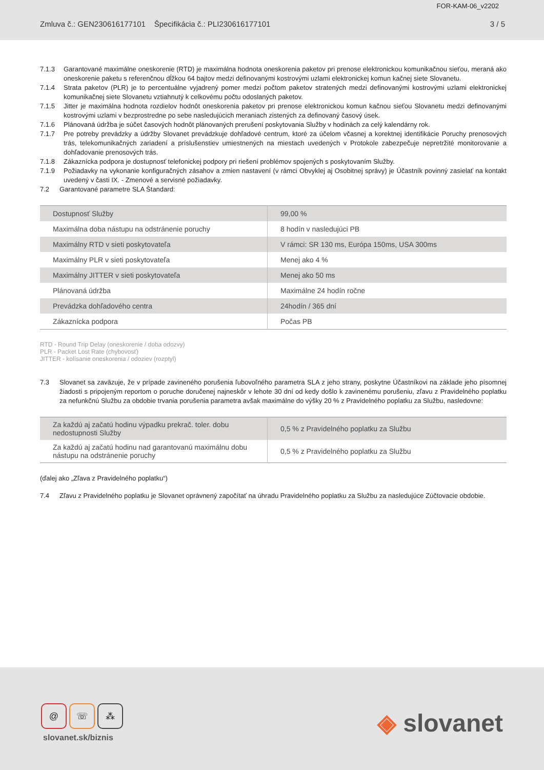FOR-KAM-06_v2202
Zmluva č.: GEN230616177101 Špecifikácia č.: PLI230616177101 3 / 5
7.1.3 Garantované maximálne oneskorenie (RTD) je maximálna hodnota oneskorenia paketov pri prenose elektronickou komunikačnou sieťou, meraná ako oneskorenie paketu s referenčnou dĺžkou 64 bajtov medzi definovanými kostrovými uzlami elektronickej komun kačnej siete Slovanetu.
7.1.4 Strata paketov (PLR) je to percentuálne vyjadrený pomer medzi počtom paketov stratených medzi definovanými kostrovými uzlami elektronickej komunikačnej siete Slovanetu vztiahnutý k celkovému počtu odoslaných paketov.
7.1.5 Jitter je maximálna hodnota rozdielov hodnôt oneskorenia paketov pri prenose elektronickou komun kačnou sieťou Slovanetu medzi definovanými kostrovými uzlami v bezprostredne po sebe nasledujúcich meraniach zistených za definovaný časový úsek.
7.1.6 Plánovaná údržba je súčet časových hodnôt plánovaných prerušení poskytovania Služby v hodinách za celý kalendárny rok.
7.1.7 Pre potreby prevádzky a údržby Slovanet prevádzkuje dohľadové centrum, ktoré za účelom včasnej a korektnej identifikácie Poruchy prenosových trás, telekomunikačných zariadení a príslušenstiev umiestnených na miestach uvedených v Protokole zabezpečuje nepretržité monitorovanie a dohľadovanie prenosových trás.
7.1.8 Zákaznícka podpora je dostupnosť telefonickej podpory pri riešení problémov spojených s poskytovaním Služby.
7.1.9 Požiadavky na vykonanie konfiguračných zásahov a zmien nastavení (v rámci Obvyklej aj Osobitnej správy) je Účastník povinný zasielať na kontakt uvedený v časti IX. - Zmenové a servisné požiadavky.
7.2 Garantované parametre SLA Štandard:
| Dostupnosť Služby | 99,00 % |
| Maximálna doba nástupu na odstránenie poruchy | 8 hodín v nasledujúci PB |
| Maximálny RTD v sieti poskytovateľa | V rámci: SR 130 ms, Európa 150ms, USA 300ms |
| Maximálny PLR v sieti poskytovateľa | Menej ako 4 % |
| Maximálny JITTER v sieti poskytovateľa | Menej ako 50 ms |
| Plánovaná údržba | Maximálne 24 hodín ročne |
| Prevádzka dohľadového centra | 24hodín / 365 dní |
| Zákaznícka podpora | Počas PB |
RTD - Round Trip Delay (oneskorenie / doba odozvy)
PLR - Packet Lost Rate (chybovosť)
JITTER - kolísanie oneskorenia / odoziev (rozptyl)
7.3 Slovanet sa zaväzuje, že v prípade zavineného porušenia ľubovoľného parametra SLA z jeho strany, poskytne Účastníkovi na základe jeho písomnej žiadosti s pripojeným reportom o poruche doručenej najneskôr v lehote 30 dní od kedy došlo k zavinenému porušeniu, zľavu z Pravidelného poplatku za nefunkčnú Službu za obdobie trvania porušenia parametra avšak maximálne do výšky 20 % z Pravidelného poplatku za Službu, nasledovne:
| Za každú aj začatú hodinu výpadku prekrač. toler. dobu nedostupnosti Služby | 0,5 % z Pravidelného poplatku za Službu |
| Za každú aj začatú hodinu nad garantovanú maximálnu dobu nástupu na odstránenie poruchy | 0,5 % z Pravidelného poplatku za Službu |
(ďalej ako „Zľava z Pravidelného poplatku“)
7.4 Zľavu z Pravidelného poplatku je Slovanet oprávnený započítať na úhradu Pravidelného poplatku za Službu za nasledujúce Zúčtovacie obdobie.
@ ☏ ⁂
slovanet.sk/biznis
◈ slovanet